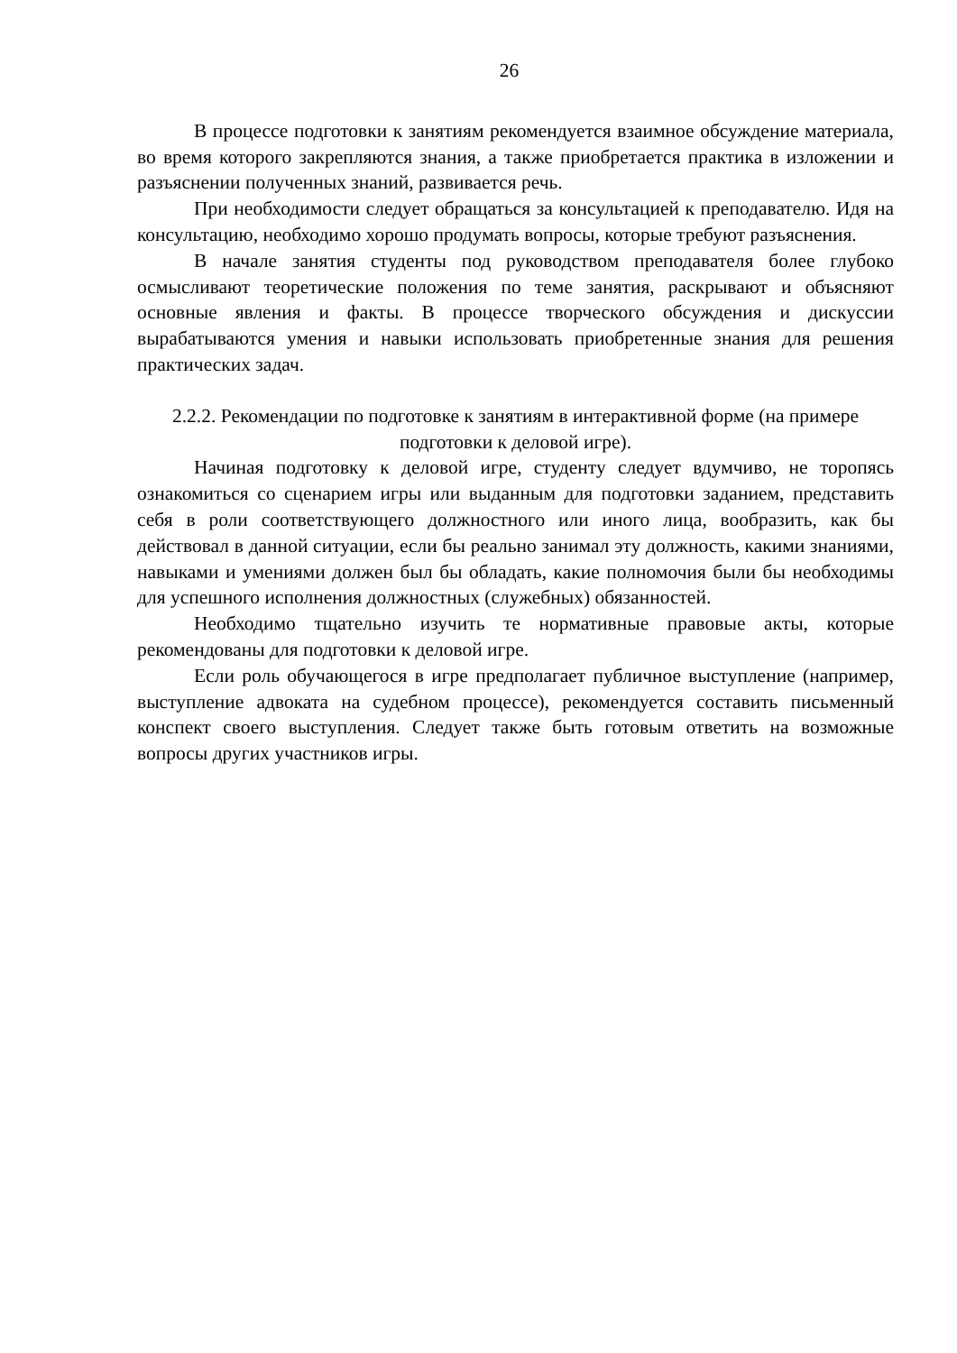26
В процессе подготовки к занятиям рекомендуется взаимное обсуждение материала, во время которого закрепляются знания, а также приобретается практика в изложении и разъяснении полученных знаний, развивается речь.
При необходимости следует обращаться за консультацией к преподавателю. Идя на консультацию, необходимо хорошо продумать вопросы, которые требуют разъяснения.
В начале занятия студенты под руководством преподавателя более глубоко осмысливают теоретические положения по теме занятия, раскрывают и объясняют основные явления и факты. В процессе творческого обсуждения и дискуссии вырабатываются умения и навыки использовать приобретенные знания для решения практических задач.
2.2.2. Рекомендации по подготовке к занятиям в интерактивной форме (на примере подготовки к деловой игре).
Начиная подготовку к деловой игре, студенту следует вдумчиво, не торопясь ознакомиться со сценарием игры или выданным для подготовки заданием, представить себя в роли соответствующего должностного или иного лица, вообразить, как бы действовал в данной ситуации, если бы реально занимал эту должность, какими знаниями, навыками и умениями должен был бы обладать, какие полномочия были бы необходимы для успешного исполнения должностных (служебных) обязанностей.
Необходимо тщательно изучить те нормативные правовые акты, которые рекомендованы для подготовки к деловой игре.
Если роль обучающегося в игре предполагает публичное выступление (например, выступление адвоката на судебном процессе), рекомендуется составить письменный конспект своего выступления. Следует также быть готовым ответить на возможные вопросы других участников игры.